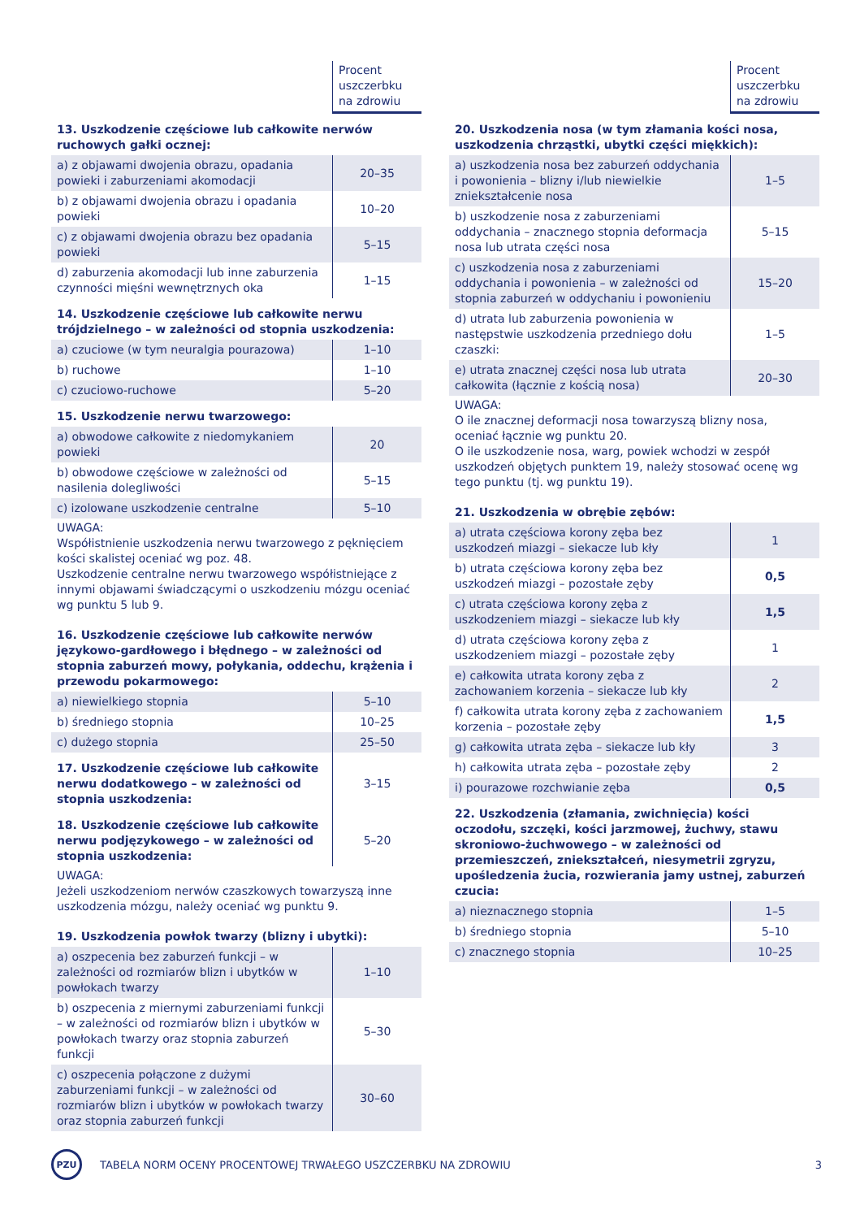| | Procent uszczerbku na zdrowiu |
| --- | --- |
| 13. Uszkodzenie częściowe lub całkowite nerwów ruchowych gałki ocznej: | |
| a) z objawami dwojenia obrazu, opadania powieki i zaburzeniami akomodacji | 20–35 |
| b) z objawami dwojenia obrazu i opadania powieki | 10–20 |
| c) z objawami dwojenia obrazu bez opadania powieki | 5–15 |
| d) zaburzenia akomodacji lub inne zaburzenia czynności mięśni wewnętrznych oka | 1–15 |
| 14. Uszkodzenie częściowe lub całkowite nerwu trójdzielnego – w zależności od stopnia uszkodzenia: | |
| a) czuciowe (w tym neuralgia pourazowa) | 1–10 |
| b) ruchowe | 1–10 |
| c) czuciowo-ruchowe | 5–20 |
| 15. Uszkodzenie nerwu twarzowego: | |
| a) obwodowe całkowite z niedomykaniem powieki | 20 |
| b) obwodowe częściowe w zależności od nasilenia dolegliwości | 5–15 |
| c) izolowane uszkodzenie centralne | 5–10 |
| UWAGA: Współistnienie uszkodzenia nerwu twarzowego z pęknięciem kości skalistej oceniać wg poz. 48. Uszkodzenie centralne nerwu twarzowego współistniejące z innymi objawami świadczącymi o uszkodzeniu mózgu oceniać wg punktu 5 lub 9. | |
| 16. Uszkodzenie częściowe lub całkowite nerwów językowo-gardłowego i błędnego – w zależności od stopnia zaburzeń mowy, połykania, oddechu, krążenia i przewodu pokarmowego: | |
| a) niewielkiego stopnia | 5–10 |
| b) średniego stopnia | 10–25 |
| c) dużego stopnia | 25–50 |
| 17. Uszkodzenie częściowe lub całkowite nerwu dodatkowego – w zależności od stopnia uszkodzenia: | 3–15 |
| 18. Uszkodzenie częściowe lub całkowite nerwu podjęzykowego – w zależności od stopnia uszkodzenia: | 5–20 |
| UWAGA: Jeżeli uszkodzeniom nerwów czaszkowych towarzyszą inne uszkodzenia mózgu, należy oceniać wg punktu 9. | |
| 19. Uszkodzenia powłok twarzy (blizny i ubytki): | |
| a) oszpecenia bez zaburzeń funkcji – w zależności od rozmiarów blizn i ubytków w powłokach twarzy | 1–10 |
| b) oszpecenia z miernymi zaburzeniami funkcji – w zależności od rozmiarów blizn i ubytków w powłokach twarzy oraz stopnia zaburzeń funkcji | 5–30 |
| c) oszpecenia połączone z dużymi zaburzeniami funkcji – w zależności od rozmiarów blizn i ubytków w powłokach twarzy oraz stopnia zaburzeń funkcji | 30–60 |
| | Procent uszczerbku na zdrowiu |
| --- | --- |
| 20. Uszkodzenia nosa (w tym złamania kości nosa, uszkodzenia chrząstki, ubytki części miękkich): | |
| a) uszkodzenia nosa bez zaburzeń oddychania i powonienia – blizny i/lub niewielkie zniekształcenie nosa | 1–5 |
| b) uszkodzenie nosa z zaburzeniami oddychania – znacznego stopnia deformacja nosa lub utrata części nosa | 5–15 |
| c) uszkodzenia nosa z zaburzeniami oddychania i powonienia – w zależności od stopnia zaburzeń w oddychaniu i powonieniu | 15–20 |
| d) utrata lub zaburzenia powonienia w następstwie uszkodzenia przedniego dołu czaszki: | 1–5 |
| e) utrata znacznej części nosa lub utrata całkowita (łącznie z kością nosa) | 20–30 |
| UWAGA: O ile znacznej deformacji nosa towarzyszą blizny nosa, oceniać łącznie wg punktu 20. O ile uszkodzenie nosa, warg, powiek wchodzi w zespół uszkodzeń objętych punktem 19, należy stosować ocenę wg tego punktu (tj. wg punktu 19). | |
| 21. Uszkodzenia w obrębie zębów: | |
| a) utrata częściowa korony zęba bez uszkodzeń miazgi – siekacze lub kły | 1 |
| b) utrata częściowa korony zęba bez uszkodzeń miazgi – pozostałe zęby | 0,5 |
| c) utrata częściowa korony zęba z uszkodzeniem miazgi – siekacze lub kły | 1,5 |
| d) utrata częściowa korony zęba z uszkodzeniem miazgi – pozostałe zęby | 1 |
| e) całkowita utrata korony zęba z zachowaniem korzenia – siekacze lub kły | 2 |
| f) całkowita utrata korony zęba z zachowaniem korzenia – pozostałe zęby | 1,5 |
| g) całkowita utrata zęba – siekacze lub kły | 3 |
| h) całkowita utrata zęba – pozostałe zęby | 2 |
| i) pourazowe rozchwianie zęba | 0,5 |
| 22. Uszkodzenia (złamania, zwichnięcia) kości oczodołu, szczęki, kości jarzmowej, żuchwy, stawu skroniowo-­żuchwowego – w zależności od przemieszczeń, zniekształceń, niesymetrii zgryzu, upośledzenia żucia, rozwierania jamy ustnej, zaburzeń czucia: | |
| a) nieznacznego stopnia | 1–5 |
| b) średniego stopnia | 5–10 |
| c) znacznego stopnia | 10–25 |
PZU
TABELA NORM OCENY PROCENTOWEJ TRWAŁEGO USZCZERBKU NA ZDROWIU
3